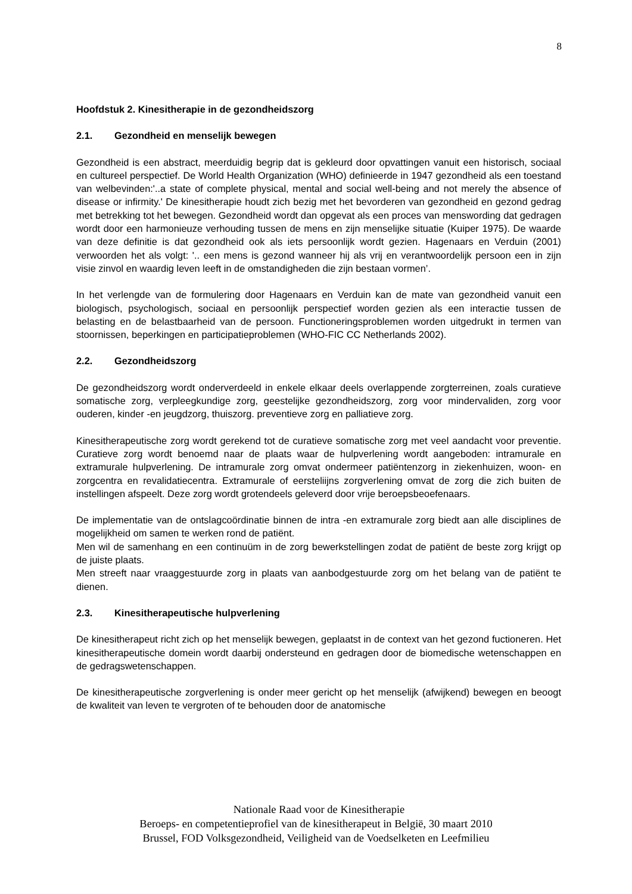8
Hoofdstuk 2. Kinesitherapie in de gezondheidszorg
2.1. Gezondheid en menselijk bewegen
Gezondheid is een abstract, meerduidig begrip dat is gekleurd door opvattingen vanuit een historisch, sociaal en cultureel perspectief. De World Health Organization (WHO) definieerde in 1947 gezondheid als een toestand van welbevinden:'..a state of complete physical, mental and social well-being and not merely the absence of disease or infirmity.' De kinesitherapie houdt zich bezig met het bevorderen van gezondheid en gezond gedrag met betrekking tot het bewegen. Gezondheid wordt dan opgevat als een proces van menswording dat gedragen wordt door een harmonieuze verhouding tussen de mens en zijn menselijke situatie (Kuiper 1975). De waarde van deze definitie is dat gezondheid ook als iets persoonlijk wordt gezien. Hagenaars en Verduin (2001) verwoorden het als volgt: '.. een mens is gezond wanneer hij als vrij en verantwoordelijk persoon een in zijn visie zinvol en waardig leven leeft in de omstandigheden die zijn bestaan vormen’.
In het verlengde van de formulering door Hagenaars en Verduin kan de mate van gezondheid vanuit een biologisch, psychologisch, sociaal en persoonlijk perspectief worden gezien als een interactie tussen de belasting en de belastbaarheid van de persoon. Functioneringsproblemen worden uitgedrukt in termen van stoornissen, beperkingen en participatieproblemen (WHO-FIC CC Netherlands 2002).
2.2. Gezondheidszorg
De gezondheidszorg wordt onderverdeeld in enkele elkaar deels overlappende zorgterreinen, zoals curatieve somatische zorg, verpleegkundige zorg, geestelijke gezondheidszorg, zorg voor mindervaliden, zorg voor ouderen, kinder -en jeugdzorg, thuiszorg. preventieve zorg en palliatieve zorg.
Kinesitherapeutische zorg wordt gerekend tot de curatieve somatische zorg met veel aandacht voor preventie. Curatieve zorg wordt benoemd naar de plaats waar de hulpverlening wordt aangeboden: intramurale en extramurale hulpverlening. De intramurale zorg omvat ondermeer patiëntenzorg in ziekenhuizen, woon- en zorgcentra en revalidatiecentra. Extramurale of eersteliijns zorgverlening omvat de zorg die zich buiten de instellingen afspeelt. Deze zorg wordt grotendeels geleverd door vrije beroepsbeoefenaars.
De implementatie van de ontslagcoördinatie binnen de intra -en extramurale zorg biedt aan alle disciplines de mogelijkheid om samen te werken rond de patiënt.
Men wil de samenhang en een continuüm in de zorg bewerkstellingen zodat de patiënt de beste zorg krijgt op de juiste plaats.
Men streeft naar vraaggestuurde zorg in plaats van aanbodgestuurde zorg om het belang van de patiënt te dienen.
2.3. Kinesitherapeutische hulpverlening
De kinesitherapeut richt zich op het menselijk bewegen, geplaatst in de context van het gezond fuctioneren. Het kinesitherapeutische domein wordt daarbij ondersteund en gedragen door de biomedische wetenschappen en de gedragswetenschappen.
De kinesitherapeutische zorgverlening is onder meer gericht op het menselijk (afwijkend) bewegen en beoogt de kwaliteit van leven te vergroten of te behouden door de anatomische
Nationale Raad voor de Kinesitherapie
Beroeps- en competentieprofiel van de kinesitherapeut in België, 30 maart 2010
Brussel, FOD Volksgezondheid, Veiligheid van de Voedselketen en Leefmilieu